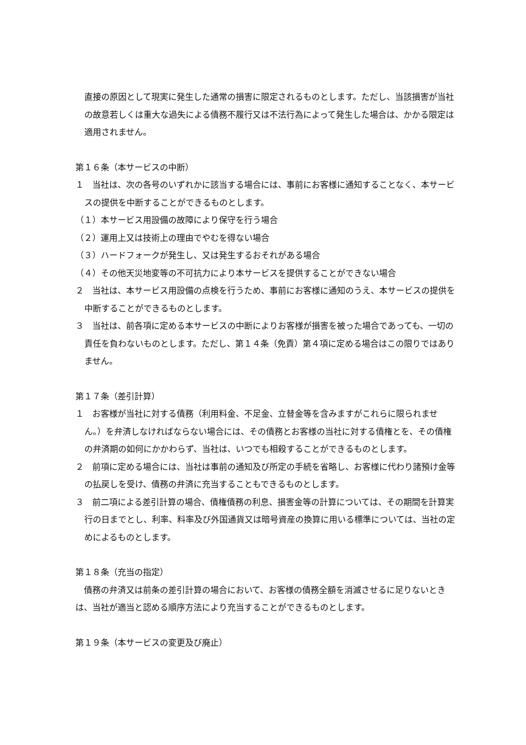直接の原因として現実に発生した通常の損害に限定されるものとします。ただし、当該損害が当社の故意若しくは重大な過失による債務不履行又は不法行為によって発生した場合は、かかる限定は適用されません。
第１６条（本サービスの中断）
１　当社は、次の各号のいずれかに該当する場合には、事前にお客様に通知することなく、本サービスの提供を中断することができるものとします。
（１）本サービス用設備の故障により保守を行う場合
（２）運用上又は技術上の理由でやむを得ない場合
（３）ハードフォークが発生し、又は発生するおそれがある場合
（４）その他天災地変等の不可抗力により本サービスを提供することができない場合
２　当社は、本サービス用設備の点検を行うため、事前にお客様に通知のうえ、本サービスの提供を中断することができるものとします。
３　当社は、前各項に定める本サービスの中断によりお客様が損害を被った場合であっても、一切の責任を負わないものとします。ただし、第１４条（免責）第４項に定める場合はこの限りではありません。
第１７条（差引計算）
１　お客様が当社に対する債務（利用料金、不足金、立替金等を含みますがこれらに限られません。）を弁済しなければならない場合には、その債務とお客様の当社に対する債権とを、その債権の弁済期の如何にかかわらず、当社は、いつでも相殺することができるものとします。
２　前項に定める場合には、当社は事前の通知及び所定の手続を省略し、お客様に代わり諸預け金等の払戻しを受け、債務の弁済に充当することもできるものとします。
３　前二項による差引計算の場合、債権債務の利息、損害金等の計算については、その期間を計算実行の日までとし、利率、料率及び外国通貨又は暗号資産の換算に用いる標準については、当社の定めによるものとします。
第１８条（充当の指定）
　債務の弁済又は前条の差引計算の場合において、お客様の債務全額を消滅させるに足りないときは、当社が適当と認める順序方法により充当することができるものとします。
第１９条（本サービスの変更及び廃止）